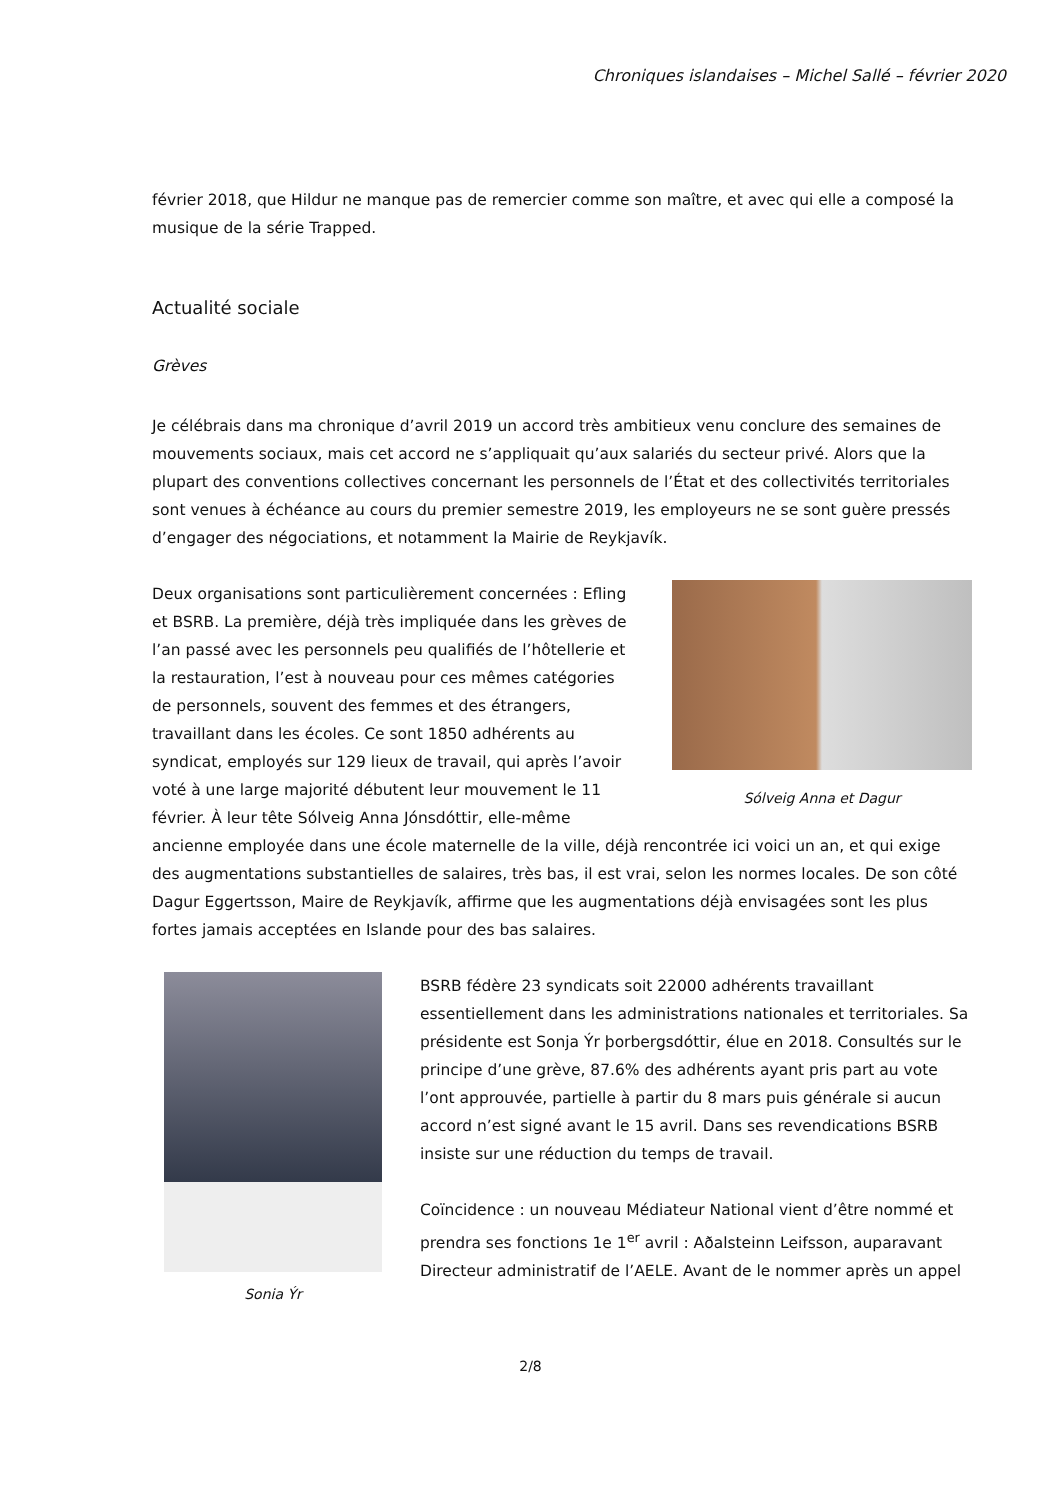Chroniques islandaises – Michel Sallé – février 2020
février 2018, que Hildur ne manque pas de remercier comme son maître, et avec qui elle a composé la musique de la série Trapped.
Actualité sociale
Grèves
Je célébrais dans ma chronique d’avril 2019 un accord très ambitieux venu conclure des semaines de mouvements sociaux, mais cet accord ne s’appliquait qu’aux salariés du secteur privé. Alors que la plupart des conventions collectives concernant les personnels de l’État et des collectivités territoriales sont venues à échéance au cours du premier semestre 2019, les employeurs ne se sont guère pressés d’engager des négociations, et notamment la Mairie de Reykjavík.
Sólveig Anna et Dagur
Deux organisations sont particulièrement concernées : Efling et BSRB. La première, déjà très impliquée dans les grèves de l’an passé avec les personnels peu qualifiés de l’hôtellerie et la restauration, l’est à nouveau pour ces mêmes catégories de personnels, souvent des femmes et des étrangers, travaillant dans les écoles. Ce sont 1850 adhérents au syndicat, employés sur 129 lieux de travail, qui après l’avoir voté à une large majorité débutent leur mouvement le 11 février. À leur tête Sólveig Anna Jónsdóttir, elle-même ancienne employée dans une école maternelle de la ville, déjà rencontrée ici voici un an, et qui exige des augmentations substantielles de salaires, très bas, il est vrai, selon les normes locales. De son côté Dagur Eggertsson, Maire de Reykjavík, affirme que les augmentations déjà envisagées sont les plus fortes jamais acceptées en Islande pour des bas salaires.
Sonia Ýr
BSRB fédère 23 syndicats soit 22000 adhérents travaillant essentiellement dans les administrations nationales et territoriales. Sa présidente est Sonja Ýr þorbergsdóttir, élue en 2018. Consultés sur le principe d’une grève, 87.6% des adhérents ayant pris part au vote l’ont approuvée, partielle à partir du 8 mars puis générale si aucun accord n’est signé avant le 15 avril. Dans ses revendications BSRB insiste sur une réduction du temps de travail.
Coïncidence : un nouveau Médiateur National vient d’être nommé et prendra ses fonctions 1e 1<sup>er</sup> avril : Aðalsteinn Leifsson, auparavant Directeur administratif de l’AELE. Avant de le nommer après un appel
2/8